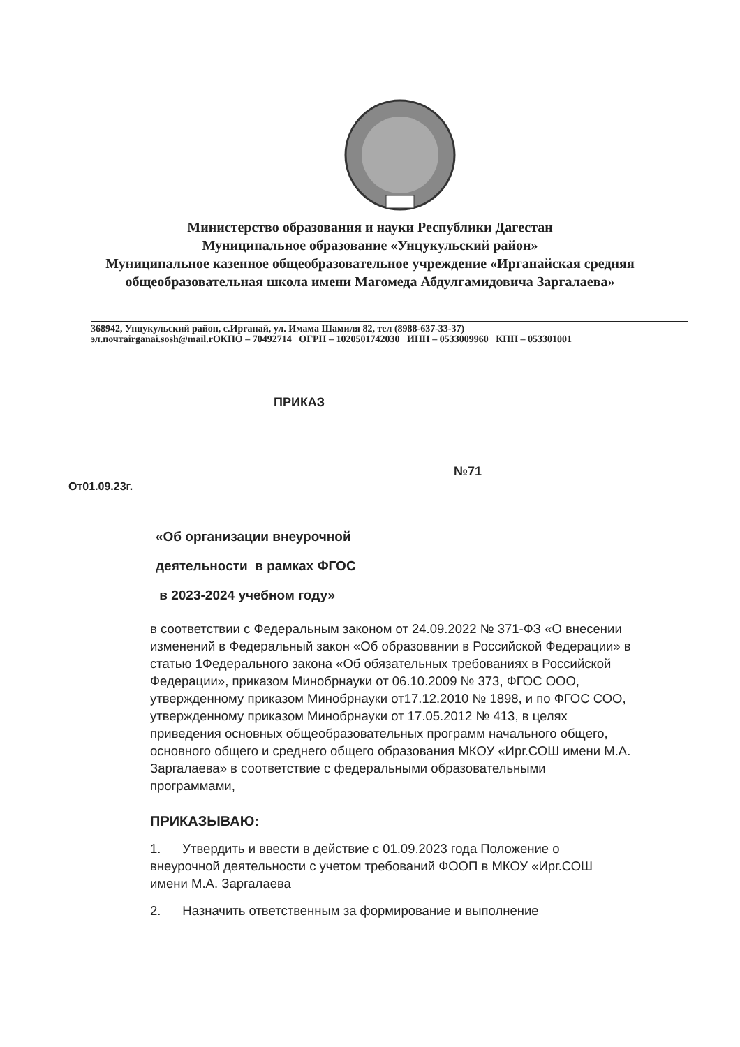Министерство образования и науки Республики Дагестан
Муниципальное образование «Унцукульский район»
Муниципальное казенное общеобразовательное учреждение «Ирганайская средняя
общеобразовательная школа имени Магомеда Абдулгамидовича Заргалаева»
368942, Унцукульский район, с.Ирганай, ул. Имама Шамиля 82, тел (8988-637-33-37)
эл.почтаirganai.sosh@mail.rОКПО – 70492714 ОГРН – 1020501742030 ИНН – 0533009960 КПП – 053301001
ПРИКАЗ
№71
От01.09.23г.
«Об организации внеурочной
деятельности в рамках ФГОС
в 2023-2024 учебном году»
в соответствии с Федеральным законом от 24.09.2022 № 371-ФЗ «О внесении изменений в Федеральный закон «Об образовании в Российской Федерации» в статью 1Федерального закона «Об обязательных требованиях в Российской Федерации», приказом Минобрнауки от 06.10.2009 № 373, ФГОС ООО, утвержденному приказом Минобрнауки от17.12.2010 № 1898, и по ФГОС СОО, утвержденному приказом Минобрнауки от 17.05.2012 № 413, в целях приведения основных общеобразовательных программ начального общего, основного общего и среднего общего образования МКОУ «Ирг.СОШ имени М.А. Заргалаева» в соответствие с федеральными образовательными программами,
ПРИКАЗЫВАЮ:
1. Утвердить и ввести в действие с 01.09.2023 года Положение о внеурочной деятельности с учетом требований ФООП в МКОУ «Ирг.СОШ имени М.А. Заргалаева
2. Назначить ответственным за формирование и выполнение